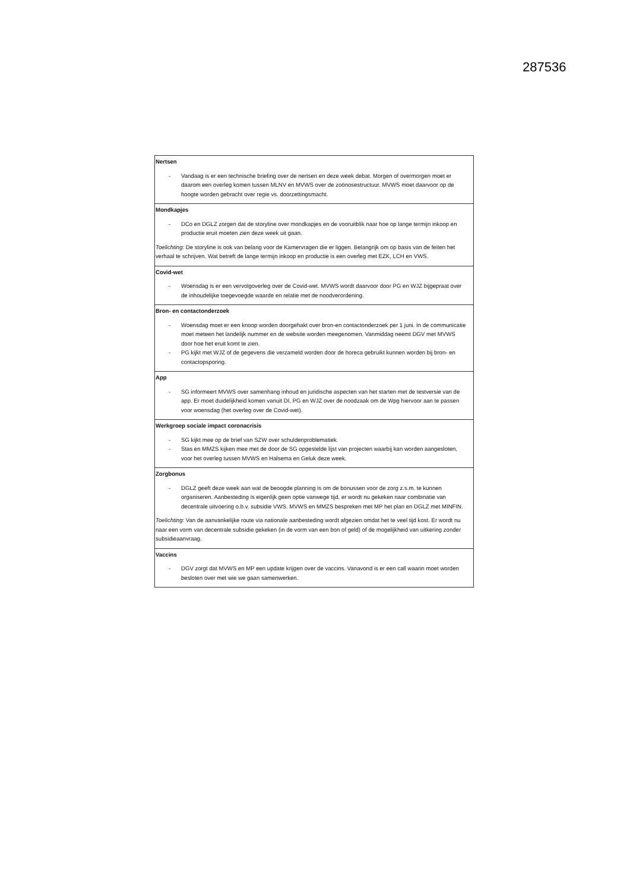287536
| Nertsen - Vandaag is er een technische briefing over de nertsen en deze week debat. Morgen of overmorgen moet er daarom een overleg komen tussen MLNV en MVWS over de zoönosestructuur. MVWS moet daarvoor op de hoogte worden gebracht over regie vs. doorzettingsmacht. |
| Mondkapjes - DCo en DGLZ zorgen dat de storyline over mondkapjes en de vooruitblik naar hoe op lange termijn inkoop en productie eruit moeten zien deze week uit gaan. Toelichting : De storyline is ook van belang voor de Kamervragen die er liggen. Belangrijk om op basis van de feiten het verhaal te schrijven. Wat betreft de lange termijn inkoop en productie is een overleg met EZK, LCH en VWS. |
| Covid-wet - Woensdag is er een vervolgoverleg over de Covid-wet. MVWS wordt daarvoor door PG en WJZ bijgepraat over de inhoudelijke toegevoegde waarde en relatie met de noodverordening. |
| Bron- en contactonderzoek - Woensdag moet er een knoop worden doorgehakt over bron-en contactonderzoek per 1 juni. In de communicatie moet meteen het landelijk nummer en de website worden meegenomen. Vanmiddag neemt DGV met MVWS door hoe het eruit komt te zien. - PG kijkt met WJZ of de gegevens die verzameld worden door de horeca gebruikt kunnen worden bij bron- en contactopsporing. |
| App - SG informeert MVWS over samenhang inhoud en juridische aspecten van het starten met de testversie van de app. Er moet duidelijkheid komen vanuit DI, PG en WJZ over de noodzaak om de Wpg hiervoor aan te passen voor woensdag (het overleg over de Covid-wet). |
| Werkgroep sociale impact coronacrisis - SG kijkt mee op de brief van SZW over schuldenproblematiek. - Stas en MMZS kijken mee met de door de SG opgestelde lijst van projecten waarbij kan worden aangesloten, voor het overleg tussen MVWS en Halsema en Geluk deze week. |
| Zorgbonus - DGLZ geeft deze week aan wat de beoogde planning is om de bonussen voor de zorg z.s.m. te kunnen organiseren. Aanbesteding is eigenlijk geen optie vanwege tijd, er wordt nu gekeken naar combinatie van decentrale uitvoering o.b.v. subsidie VWS. MVWS en MMZS bespreken met MP het plan en DGLZ met MINFIN. Toelichting : Van de aanvankelijke route via nationale aanbesteding wordt afgezien omdat het te veel tijd kost. Er wordt nu naar een vorm van decentrale subsidie gekeken (in de vorm van een bon of geld) of de mogelijkheid van uitkering zonder subsidieaanvraag. |
| Vaccins - DGV zorgt dat MVWS en MP een update krijgen over de vaccins. Vanavond is er een call waarin moet worden besloten over met wie we gaan samenwerken. |